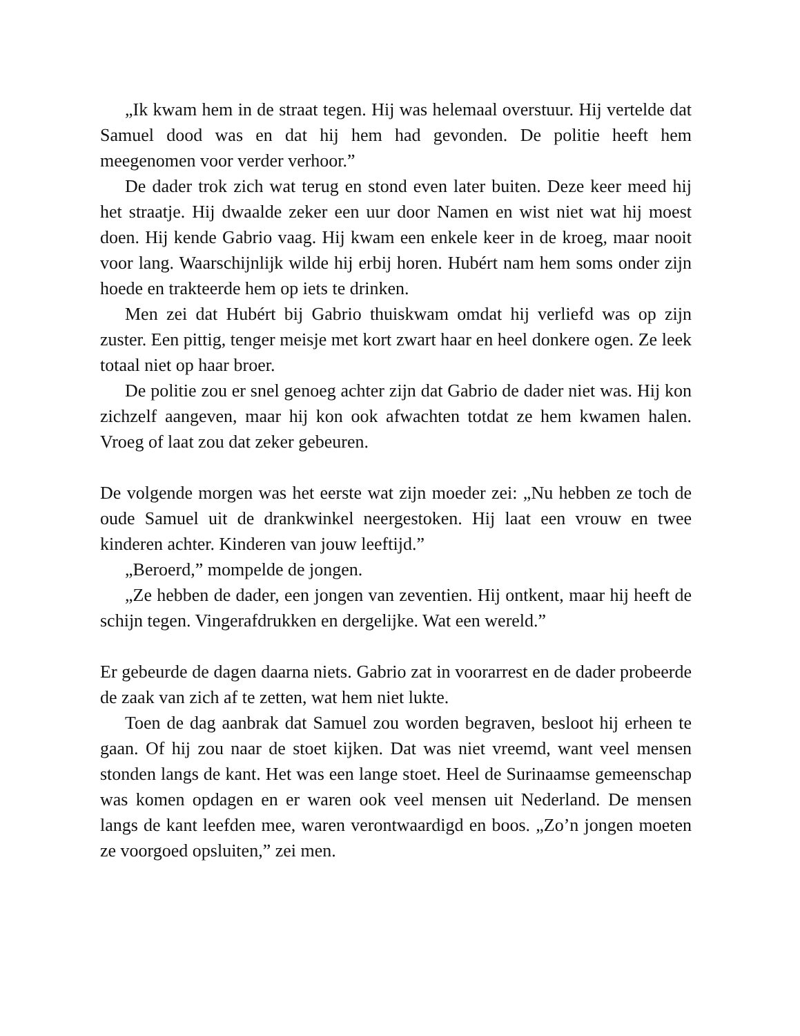„Ik kwam hem in de straat tegen. Hij was helemaal overstuur. Hij vertelde dat Samuel dood was en dat hij hem had gevonden. De politie heeft hem meegenomen voor verder verhoor.”
De dader trok zich wat terug en stond even later buiten. Deze keer meed hij het straatje. Hij dwaalde zeker een uur door Namen en wist niet wat hij moest doen. Hij kende Gabrio vaag. Hij kwam een enkele keer in de kroeg, maar nooit voor lang. Waarschijnlijk wilde hij erbij horen. Hubért nam hem soms onder zijn hoede en trakteerde hem op iets te drinken.
Men zei dat Hubért bij Gabrio thuiskwam omdat hij verliefd was op zijn zuster. Een pittig, tenger meisje met kort zwart haar en heel donkere ogen. Ze leek totaal niet op haar broer.
De politie zou er snel genoeg achter zijn dat Gabrio de dader niet was. Hij kon zichzelf aangeven, maar hij kon ook afwachten totdat ze hem kwamen halen. Vroeg of laat zou dat zeker gebeuren.
De volgende morgen was het eerste wat zijn moeder zei: „Nu hebben ze toch de oude Samuel uit de drankwinkel neergestoken. Hij laat een vrouw en twee kinderen achter. Kinderen van jouw leeftijd.”
„Beroerd,” mompelde de jongen.
„Ze hebben de dader, een jongen van zeventien. Hij ontkent, maar hij heeft de schijn tegen. Vingerafdrukken en dergelijke. Wat een wereld.”
Er gebeurde de dagen daarna niets. Gabrio zat in voorarrest en de dader probeerde de zaak van zich af te zetten, wat hem niet lukte.
Toen de dag aanbrak dat Samuel zou worden begraven, besloot hij erheen te gaan. Of hij zou naar de stoet kijken. Dat was niet vreemd, want veel mensen stonden langs de kant. Het was een lange stoet. Heel de Surinaamse gemeenschap was komen opdagen en er waren ook veel mensen uit Nederland. De mensen langs de kant leefden mee, waren verontwaardigd en boos. „Zo’n jongen moeten ze voorgoed opsluiten,” zei men.